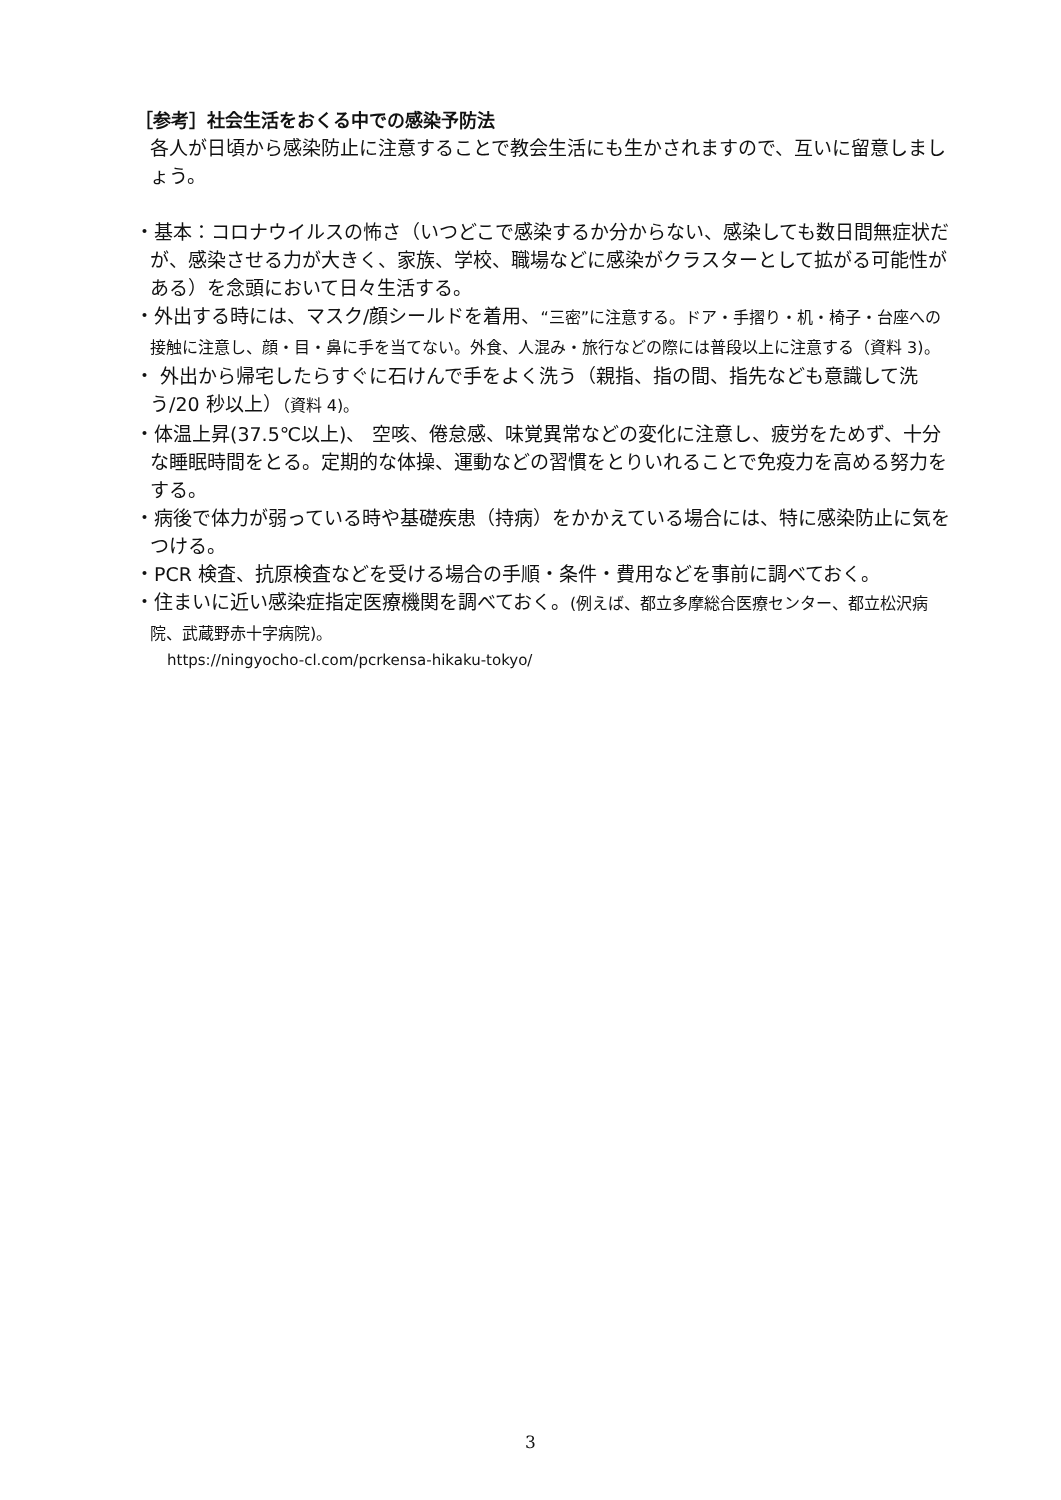［参考］社会生活をおくる中での感染予防法
各人が日頃から感染防止に注意することで教会生活にも生かされますので、互いに留意しましょう。
・基本：コロナウイルスの怖さ（いつどこで感染するか分からない、感染しても数日間無症状だが、感染させる力が大きく、家族、学校、職場などに感染がクラスターとして拡がる可能性がある）を念頭において日々生活する。
・外出する時には、マスク/顔シールドを着用、“三密”に注意する。ドア・手摺り・机・椅子・台座への接触に注意し、顔・目・鼻に手を当てない。外食、人混み・旅行などの際には普段以上に注意する（資料 3)。
・ 外出から帰宅したらすぐに石けんで手をよく洗う（親指、指の間、指先なども意識して洗う/20 秒以上）（資料 4)。
・体温上昇(37.5℃以上)、 空咳、倦怠感、味覚異常などの変化に注意し、疲労をためず、十分な睡眠時間をとる。定期的な体操、運動などの習慣をとりいれることで免疫力を高める努力をする。
・病後で体力が弱っている時や基礎疾患（持病）をかかえている場合には、特に感染防止に気をつける。
・PCR 検査、抗原検査などを受ける場合の手順・条件・費用などを事前に調べておく。
・住まいに近い感染症指定医療機関を調べておく。(例えば、都立多摩総合医療センター、都立松沢病院、武蔵野赤十字病院)。
https://ningyocho-cl.com/pcrkensa-hikaku-tokyo/
3